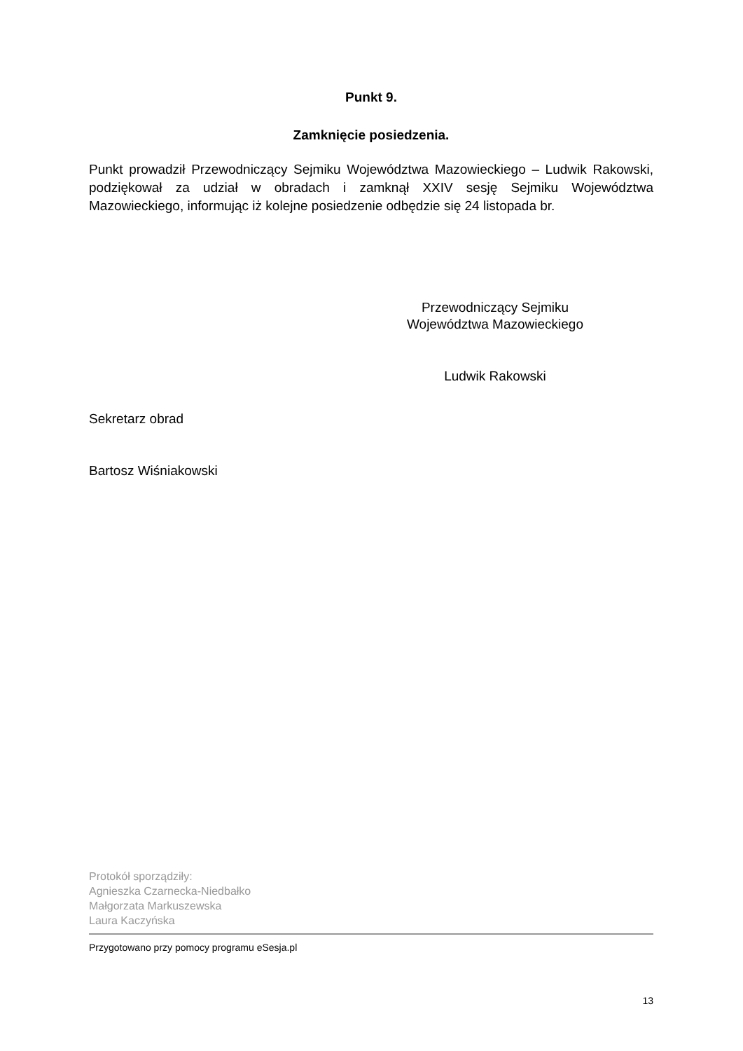Punkt 9.
Zamknięcie posiedzenia.
Punkt prowadził Przewodniczący Sejmiku Województwa Mazowieckiego – Ludwik Rakowski, podziękował za udział w obradach i zamknął XXIV sesję Sejmiku Województwa Mazowieckiego, informując iż kolejne posiedzenie odbędzie się 24 listopada br.
Przewodniczący Sejmiku
Województwa Mazowieckiego
Ludwik Rakowski
Sekretarz obrad
Bartosz Wiśniakowski
Protokół sporządziły:
Agnieszka Czarnecka-Niedbałko
Małgorzata Markuszewska
Laura Kaczyńska
Przygotowano przy pomocy programu eSesja.pl
13